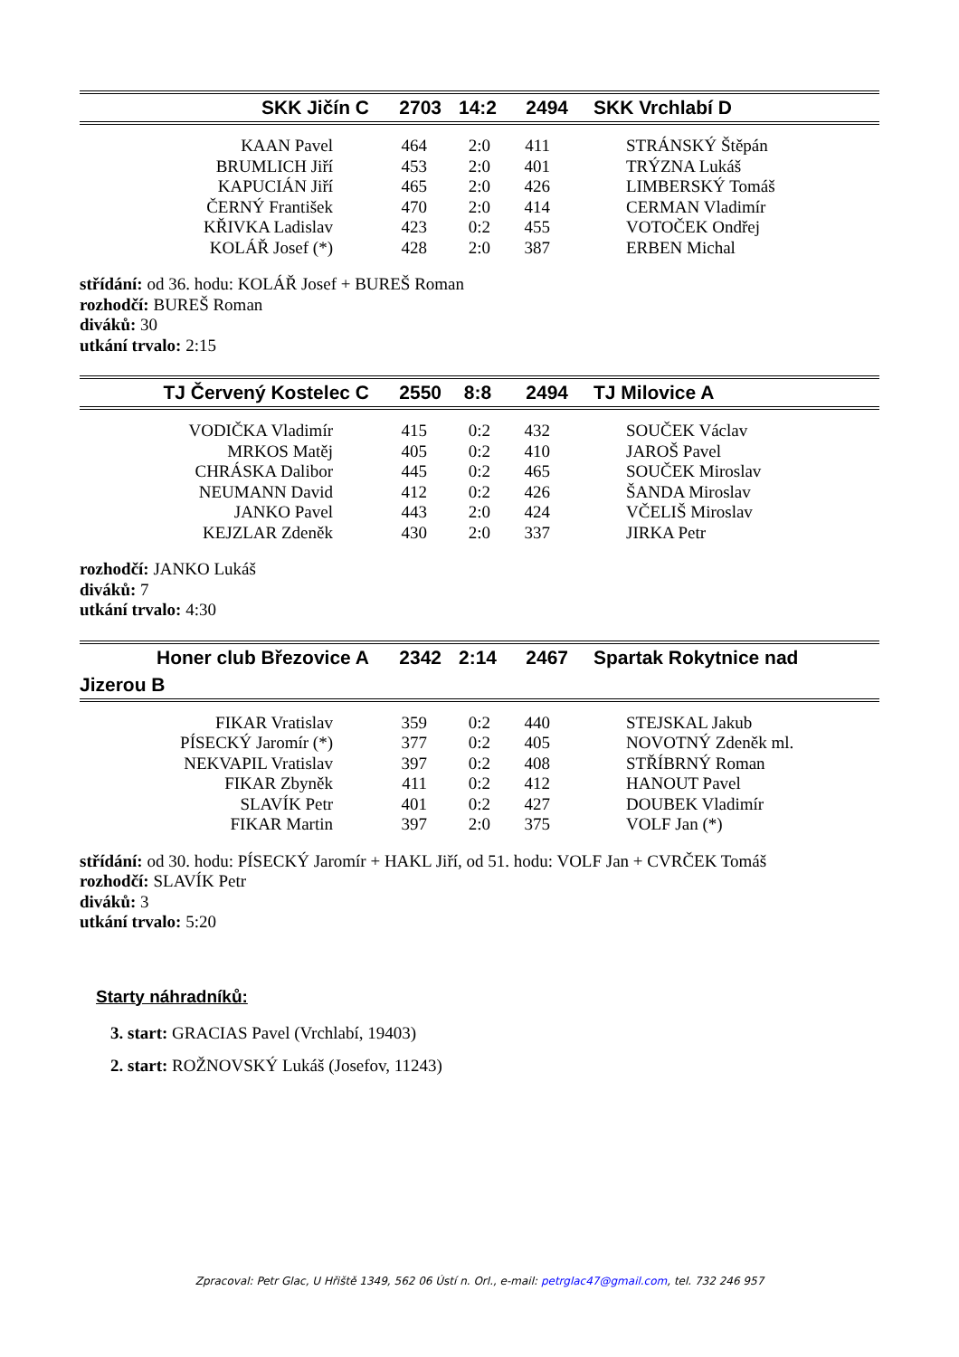| SKK Jičín C | 2703 | 14:2 | 2494 | SKK Vrchlabí D |
| KAAN Pavel | 464 | 2:0 | 411 | STRÁNSKÝ Štěpán |
| BRUMLICH Jiří | 453 | 2:0 | 401 | TRÝZNA Lukáš |
| KAPUCIÁN Jiří | 465 | 2:0 | 426 | LIMBERSKÝ Tomáš |
| ČERNÝ František | 470 | 2:0 | 414 | CERMAN Vladimír |
| KŘIVKA Ladislav | 423 | 0:2 | 455 | VOTOČEK Ondřej |
| KOLÁŘ Josef (*) | 428 | 2:0 | 387 | ERBEN Michal |
střídání: od 36. hodu: KOLÁŘ Josef + BUREŠ Roman
rozhodčí: BUREŠ Roman
diváků: 30
utkání trvalo: 2:15
| TJ Červený Kostelec C | 2550 | 8:8 | 2494 | TJ Milovice A |
| VODIČKA Vladimír | 415 | 0:2 | 432 | SOUČEK Václav |
| MRKOS Matěj | 405 | 0:2 | 410 | JAROŠ Pavel |
| CHRÁSKA Dalibor | 445 | 0:2 | 465 | SOUČEK Miroslav |
| NEUMANN David | 412 | 0:2 | 426 | ŠANDA Miroslav |
| JANKO Pavel | 443 | 2:0 | 424 | VČELIŠ Miroslav |
| KEJZLAR Zdeněk | 430 | 2:0 | 337 | JIRKA Petr |
rozhodčí: JANKO Lukáš
diváků: 7
utkání trvalo: 4:30
| Honer club Březovice A | 2342 | 2:14 | 2467 | Spartak Rokytnice nad |
| Jizerou B | | | | |
| FIKAR Vratislav | 359 | 0:2 | 440 | STEJSKAL Jakub |
| PÍSECKÝ Jaromír (*) | 377 | 0:2 | 405 | NOVOTNÝ Zdeněk ml. |
| NEKVAPIL Vratislav | 397 | 0:2 | 408 | STŘÍBRNÝ Roman |
| FIKAR Zbyněk | 411 | 0:2 | 412 | HANOUT Pavel |
| SLAVÍK Petr | 401 | 0:2 | 427 | DOUBEK Vladimír |
| FIKAR Martin | 397 | 2:0 | 375 | VOLF Jan (*) |
střídání: od 30. hodu: PÍSECKÝ Jaromír + HAKL Jiří, od 51. hodu: VOLF Jan + CVRČEK Tomáš
rozhodčí: SLAVÍK Petr
diváků: 3
utkání trvalo: 5:20
Starty náhradníků:
3. start: GRACIAS Pavel (Vrchlabí, 19403)
2. start: ROŽNOVSKÝ Lukáš (Josefov, 11243)
Zpracoval: Petr Glac, U Hřiště 1349, 562 06 Ústí n. Orl., e-mail: petrglac47@gmail.com, tel. 732 246 957